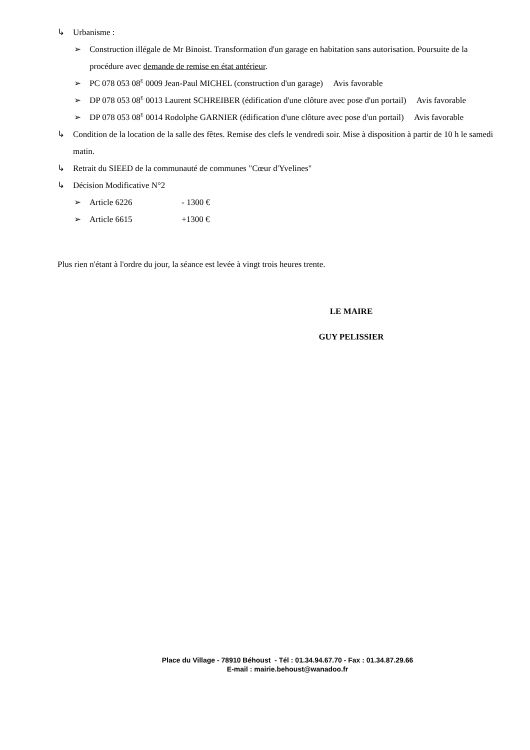↳ Urbanisme :
➢ Construction illégale de Mr Binoist. Transformation d'un garage en habitation sans autorisation. Poursuite de la procédure avec demande de remise en état antérieur.
➢ PC 078 053 08<sup>E</sup> 0009 Jean-Paul MICHEL (construction d'un garage) Avis favorable
➢ DP 078 053 08<sup>E</sup> 0013 Laurent SCHREIBER (édification d'une clôture avec pose d'un portail) Avis favorable
➢ DP 078 053 08<sup>E</sup> 0014 Rodolphe GARNIER (édification d'une clôture avec pose d'un portail) Avis favorable
↳ Condition de la location de la salle des fêtes. Remise des clefs le vendredi soir. Mise à disposition à partir de 10 h le samedi matin.
↳ Retrait du SIEED de la communauté de communes "Cœur d'Yvelines"
↳ Décision Modificative N°2
➢ Article 6226 - 1300 €
➢ Article 6615 +1300 €
Plus rien n'étant à l'ordre du jour, la séance est levée à vingt trois heures trente.
LE MAIRE
GUY PELISSIER
Place du Village - 78910 Béhoust - Tél : 01.34.94.67.70 - Fax : 01.34.87.29.66
E-mail : mairie.behoust@wanadoo.fr